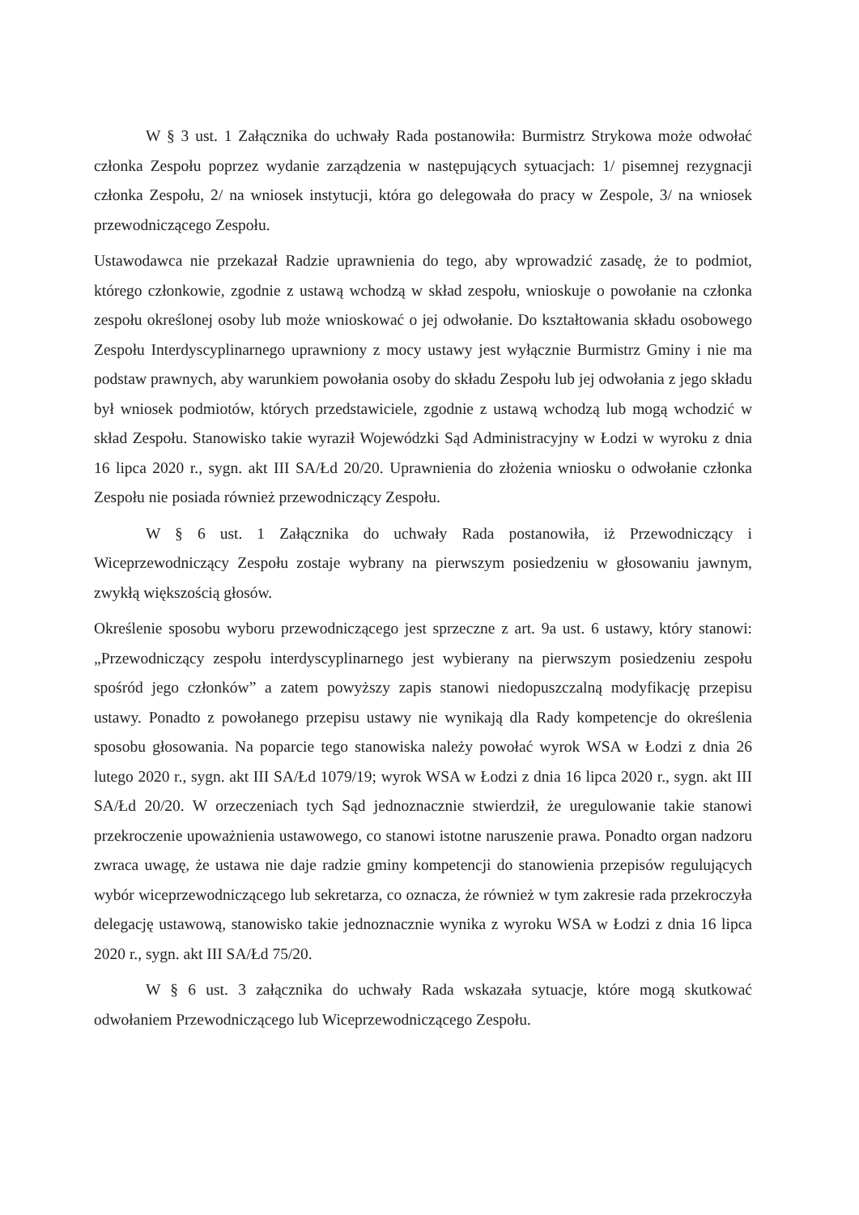W § 3 ust. 1 Załącznika do uchwały Rada postanowiła: Burmistrz Strykowa może odwołać członka Zespołu poprzez wydanie zarządzenia w następujących sytuacjach: 1/ pisemnej rezygnacji członka Zespołu, 2/ na wniosek instytucji, która go delegowała do pracy w Zespole, 3/ na wniosek przewodniczącego Zespołu.
Ustawodawca nie przekazał Radzie uprawnienia do tego, aby wprowadzić zasadę, że to podmiot, którego członkowie, zgodnie z ustawą wchodzą w skład zespołu, wnioskuje o powołanie na członka zespołu określonej osoby lub może wnioskować o jej odwołanie. Do kształtowania składu osobowego Zespołu Interdyscyplinarnego uprawniony z mocy ustawy jest wyłącznie Burmistrz Gminy i nie ma podstaw prawnych, aby warunkiem powołania osoby do składu Zespołu lub jej odwołania z jego składu był wniosek podmiotów, których przedstawiciele, zgodnie z ustawą wchodzą lub mogą wchodzić w skład Zespołu. Stanowisko takie wyraził Wojewódzki Sąd Administracyjny w Łodzi w wyroku z dnia 16 lipca 2020 r., sygn. akt III SA/Łd 20/20. Uprawnienia do złożenia wniosku o odwołanie członka Zespołu nie posiada również przewodniczący Zespołu.
W § 6 ust. 1 Załącznika do uchwały Rada postanowiła, iż Przewodniczący i Wiceprzewodniczący Zespołu zostaje wybrany na pierwszym posiedzeniu w głosowaniu jawnym, zwykłą większością głosów.
Określenie sposobu wyboru przewodniczącego jest sprzeczne z art. 9a ust. 6 ustawy, który stanowi: „Przewodniczący zespołu interdyscyplinarnego jest wybierany na pierwszym posiedzeniu zespołu spośród jego członków” a zatem powyższy zapis stanowi niedopuszczalną modyfikację przepisu ustawy. Ponadto z powołanego przepisu ustawy nie wynikają dla Rady kompetencje do określenia sposobu głosowania. Na poparcie tego stanowiska należy powołać wyrok WSA w Łodzi z dnia 26 lutego 2020 r., sygn. akt III SA/Łd 1079/19; wyrok WSA w Łodzi z dnia 16 lipca 2020 r., sygn. akt III SA/Łd 20/20. W orzeczeniach tych Sąd jednoznacznie stwierdził, że uregulowanie takie stanowi przekroczenie upoważnienia ustawowego, co stanowi istotne naruszenie prawa. Ponadto organ nadzoru zwraca uwagę, że ustawa nie daje radzie gminy kompetencji do stanowienia przepisów regulujących wybór wiceprzewodniczącego lub sekretarza, co oznacza, że również w tym zakresie rada przekroczyła delegację ustawową, stanowisko takie jednoznacznie wynika z wyroku WSA w Łodzi z dnia 16 lipca 2020 r., sygn. akt III SA/Łd 75/20.
W § 6 ust. 3 załącznika do uchwały Rada wskazała sytuacje, które mogą skutkować odwołaniem Przewodniczącego lub Wiceprzewodniczącego Zespołu.